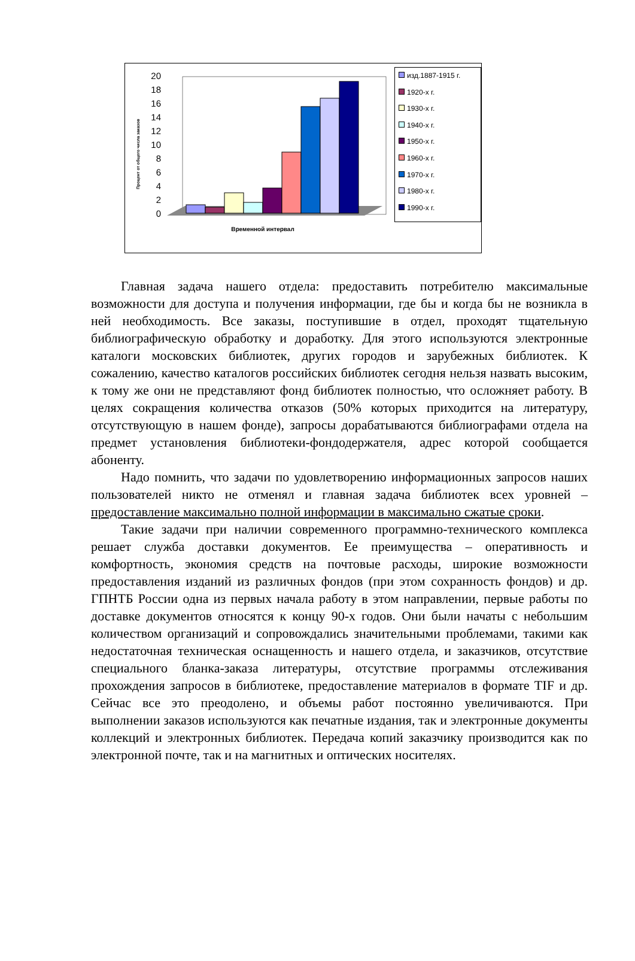20
18
16
14
12
10
8
6
4
2
0
Процент от общего числа заказов
Временной интервал
изд.1887-1915 г.
1920-х г.
1930-х г.
1940-х г.
1950-х г.
1960-х г.
1970-х г.
1980-х г.
1990-х г.
Главная задача нашего отдела: предоставить потребителю максимальные возможности для доступа и получения информации, где бы и когда бы не возникла в ней необходимость. Все заказы, поступившие в отдел, проходят тщательную библиографическую обработку и доработку. Для этого используются электронные каталоги московских библиотек, других городов и зарубежных библиотек. К сожалению, качество каталогов российских библиотек сегодня нельзя назвать высоким, к тому же они не представляют фонд библиотек полностью, что осложняет работу. В целях сокращения количества отказов (50% которых приходится на литературу, отсутствующую в нашем фонде), запросы дорабатываются библиографами отдела на предмет установления библиотеки-фондодержателя, адрес которой сообщается абоненту.
Надо помнить, что задачи по удовлетворению информационных запросов наших пользователей никто не отменял и главная задача библиотек всех уровней – предоставление максимально полной информации в максимально сжатые сроки.
Такие задачи при наличии современного программно-технического комплекса решает служба доставки документов. Ее преимущества – оперативность и комфортность, экономия средств на почтовые расходы, широкие возможности предоставления изданий из различных фондов (при этом сохранность фондов) и др. ГПНТБ России одна из первых начала работу в этом направлении, первые работы по доставке документов относятся к концу 90-х годов. Они были начаты с небольшим количеством организаций и сопровождались значительными проблемами, такими как недостаточная техническая оснащенность и нашего отдела, и заказчиков, отсутствие специального бланка-заказа литературы, отсутствие программы отслеживания прохождения запросов в библиотеке, предоставление материалов в формате TIF и др. Сейчас все это преодолено, и объемы работ постоянно увеличиваются. При выполнении заказов используются как печатные издания, так и электронные документы коллекций и электронных библиотек. Передача копий заказчику производится как по электронной почте, так и на магнитных и оптических носителях.